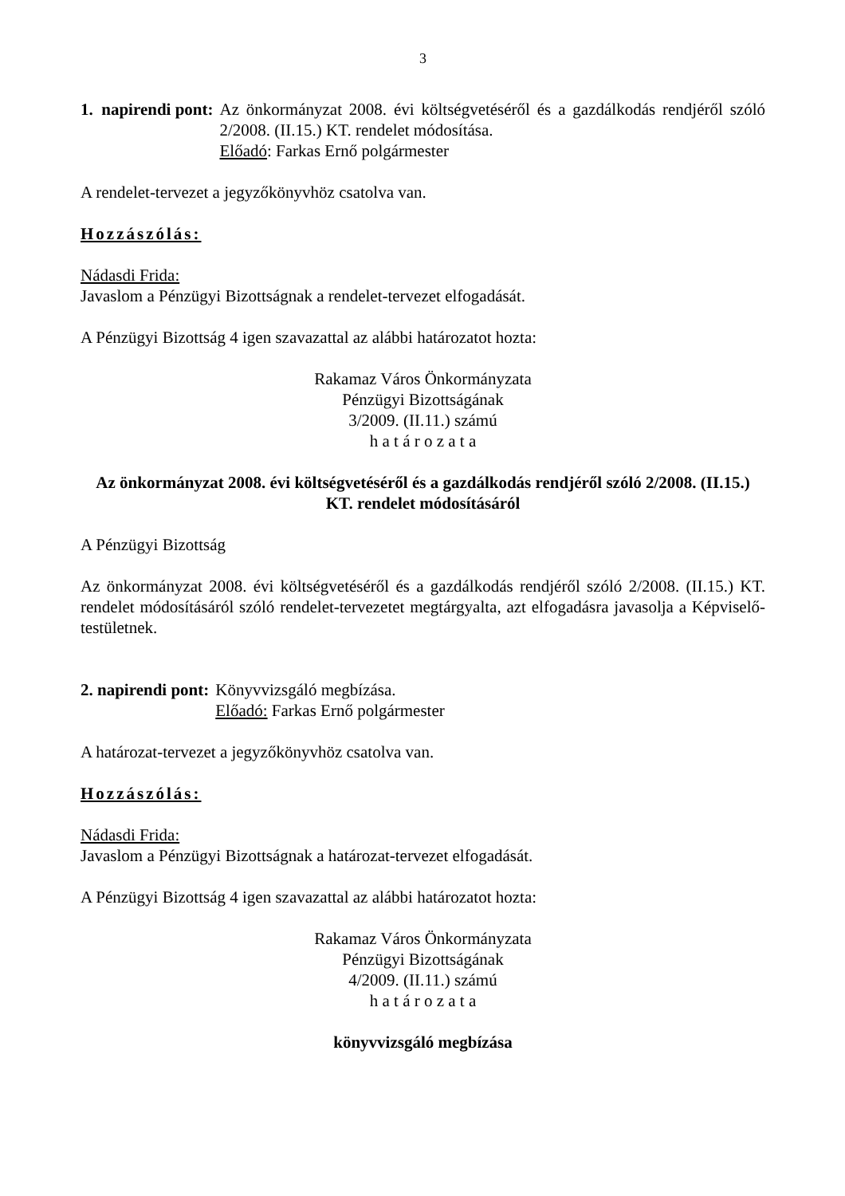3
1. napirendi pont: Az önkormányzat 2008. évi költségvetéséről és a gazdálkodás rendjéről szóló 2/2008. (II.15.) KT. rendelet módosítása.
Előadó: Farkas Ernő polgármester
A rendelet-tervezet a jegyzőkönyvhöz csatolva van.
Hozzászólás:
Nádasdi Frida:
Javaslom a Pénzügyi Bizottságnak a rendelet-tervezet elfogadását.
A Pénzügyi Bizottság 4 igen szavazattal az alábbi határozatot hozta:
Rakamaz Város Önkormányzata
Pénzügyi Bizottságának
3/2009. (II.11.) számú
h a t á r o z a t a
Az önkormányzat 2008. évi költségvetéséről és a gazdálkodás rendjéről szóló 2/2008. (II.15.) KT. rendelet módosításáról
A Pénzügyi Bizottság
Az önkormányzat 2008. évi költségvetéséről és a gazdálkodás rendjéről szóló 2/2008. (II.15.) KT. rendelet módosításáról szóló rendelet-tervezetet megtárgyalta, azt elfogadásra javasolja a Képviselő-testületnek.
2. napirendi pont: Könyvvizsgáló megbízása.
Előadó: Farkas Ernő polgármester
A határozat-tervezet a jegyzőkönyvhöz csatolva van.
Hozzászólás:
Nádasdi Frida:
Javaslom a Pénzügyi Bizottságnak a határozat-tervezet elfogadását.
A Pénzügyi Bizottság 4 igen szavazattal az alábbi határozatot hozta:
Rakamaz Város Önkormányzata
Pénzügyi Bizottságának
4/2009. (II.11.) számú
h a t á r o z a t a
könyvvizsgáló megbízása